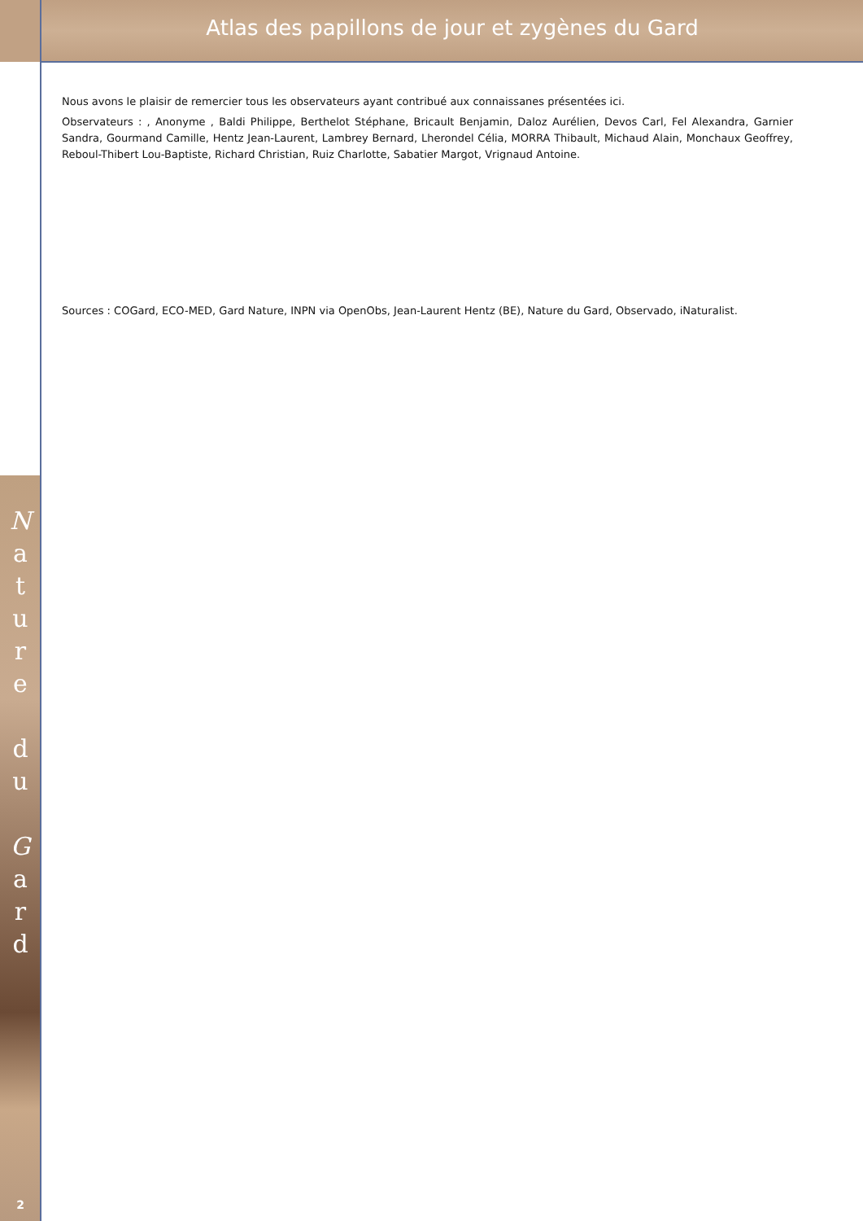Atlas des papillons de jour et zygènes du Gard
N
a
t
u
r
e
d
u
G
a
r
d
2
Nous avons le plaisir de remercier tous les observateurs ayant contribué aux connaissanes présentées ici.
Observateurs : , Anonyme , Baldi Philippe, Berthelot Stéphane, Bricault Benjamin, Daloz Aurélien, Devos Carl, Fel Alexandra, Garnier Sandra, Gourmand Camille, Hentz Jean-Laurent, Lambrey Bernard, Lherondel Célia, MORRA Thibault, Michaud Alain, Monchaux Geoffrey, Reboul-Thibert Lou-Baptiste, Richard Christian, Ruiz Charlotte, Sabatier Margot, Vrignaud Antoine.
Sources : COGard, ECO-MED, Gard Nature, INPN via OpenObs, Jean-Laurent Hentz (BE), Nature du Gard, Observado, iNaturalist.